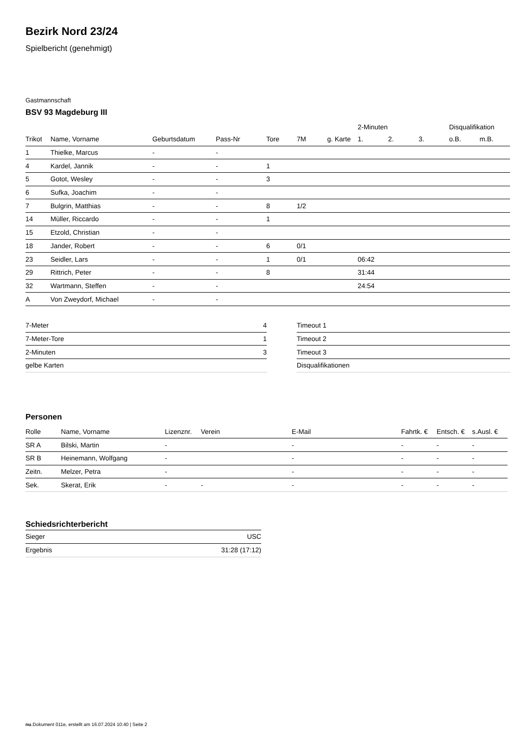Bezirk Nord 23/24
Spielbericht (genehmigt)
Gastmannschaft
BSV 93 Magdeburg III
| | | | | | | | 2-Minuten | | | Disqualifikation | |
| Trikot | Name, Vorname | Geburtsdatum | Pass-Nr | Tore | 7M | g. Karte | 1. | 2. | 3. | o.B. | m.B. |
| 1 | Thielke, Marcus | - | - | | | | | | | | |
| 4 | Kardel, Jannik | - | - | 1 | | | | | | | |
| 5 | Gotot, Wesley | - | - | 3 | | | | | | | |
| 6 | Sufka, Joachim | - | - | | | | | | | | |
| 7 | Bulgrin, Matthias | - | - | 8 | 1/2 | | | | | | |
| 14 | Müller, Riccardo | - | - | 1 | | | | | | | |
| 15 | Etzold, Christian | - | - | | | | | | | | |
| 18 | Jander, Robert | - | - | 6 | 0/1 | | | | | | |
| 23 | Seidler, Lars | - | - | 1 | 0/1 | | 06:42 | | | | |
| 29 | Rittrich, Peter | - | - | 8 | | | 31:44 | | | | |
| 32 | Wartmann, Steffen | - | - | | | | 24:54 | | | | |
| A | Von Zweydorf, Michael | - | - | | | | | | | | |
| 7-Meter | 4 |
| 7-Meter-Tore | 1 |
| 2-Minuten | 3 |
| gelbe Karten | |
| Timeout 1 |
| Timeout 2 |
| Timeout 3 |
| Disqualifikationen |
Personen
| Rolle | Name, Vorname | Lizenznr. | Verein | E-Mail | Fahrtk. € | Entsch. € | s.Ausl. € |
| --- | --- | --- | --- | --- | --- | --- | --- |
| SR A | Bilski, Martin | - | | - | - | - | - |
| SR B | Heinemann, Wolfgang | - | | - | - | - | - |
| Zeitn. | Melzer, Petra | - | | - | - | - | - |
| Sek. | Skerat, Erik | - | - | - | - | - | - |
Schiedsrichterbericht
| Sieger | USC |
| Ergebnis | 31:28 (17:12) |
nu.Dokument 011e, erstellt am 16.07.2024 10:40 | Seite 2